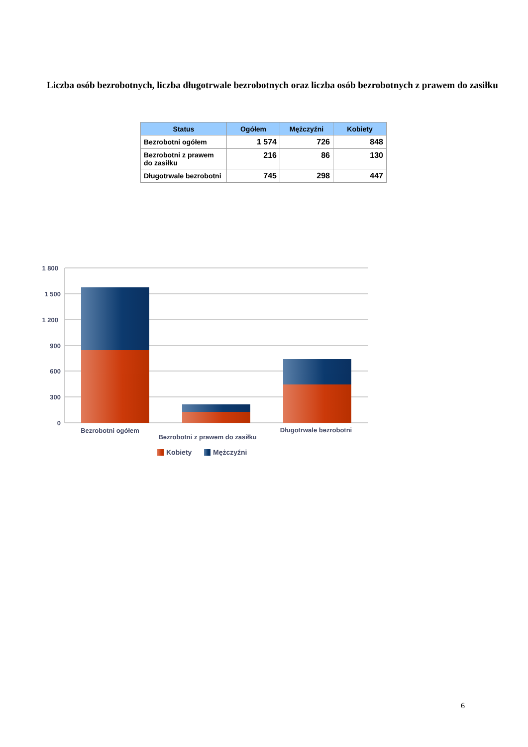Liczba osób bezrobotnych, liczba długotrwale bezrobotnych oraz liczba osób bezrobotnych z prawem do zasiłku
| Status | Ogółem | Mężczyźni | Kobiety |
| --- | --- | --- | --- |
| Bezrobotni ogółem | 1 574 | 726 | 848 |
| Bezrobotni z prawem do zasiłku | 216 | 86 | 130 |
| Długotrwale bezrobotni | 745 | 298 | 447 |
1 800
1 500
1 200
900
600
300
0
Bezrobotni ogółem
Bezrobotni z prawem do zasiłku
Długotrwale bezrobotni
Kobiety
Mężczyźni
6